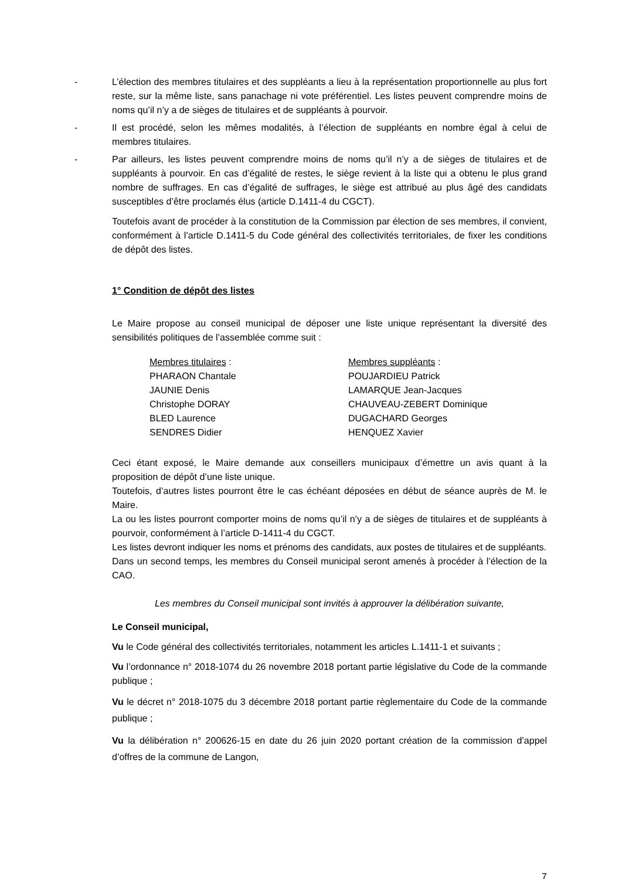- L’élection des membres titulaires et des suppléants a lieu à la représentation proportionnelle au plus fort reste, sur la même liste, sans panachage ni vote préférentiel. Les listes peuvent comprendre moins de noms qu’il n’y a de sièges de titulaires et de suppléants à pourvoir.
- Il est procédé, selon les mêmes modalités, à l’élection de suppléants en nombre égal à celui de membres titulaires.
- Par ailleurs, les listes peuvent comprendre moins de noms qu’il n’y a de sièges de titulaires et de suppléants à pourvoir. En cas d’égalité de restes, le siège revient à la liste qui a obtenu le plus grand nombre de suffrages. En cas d’égalité de suffrages, le siège est attribué au plus âgé des candidats susceptibles d’être proclamés élus (article D.1411-4 du CGCT).
Toutefois avant de procéder à la constitution de la Commission par élection de ses membres, il convient, conformément à l’article D.1411-5 du Code général des collectivités territoriales, de fixer les conditions de dépôt des listes.
1° Condition de dépôt des listes
Le Maire propose au conseil municipal de déposer une liste unique représentant la diversité des sensibilités politiques de l’assemblée comme suit :
Membres titulaires :
PHARAON Chantale
JAUNIE Denis
Christophe DORAY
BLED Laurence
SENDRES Didier
Membres suppléants :
POUJARDIEU Patrick
LAMARQUE Jean-Jacques
CHAUVEAU-ZEBERT Dominique
DUGACHARD Georges
HENQUEZ Xavier
Ceci étant exposé, le Maire demande aux conseillers municipaux d’émettre un avis quant à la proposition de dépôt d’une liste unique.
Toutefois, d’autres listes pourront être le cas échéant déposées en début de séance auprès de M. le Maire.
La ou les listes pourront comporter moins de noms qu’il n’y a de sièges de titulaires et de suppléants à pourvoir, conformément à l’article D-1411-4 du CGCT.
Les listes devront indiquer les noms et prénoms des candidats, aux postes de titulaires et de suppléants.
Dans un second temps, les membres du Conseil municipal seront amenés à procéder à l’élection de la CAO.
Les membres du Conseil municipal sont invités à approuver la délibération suivante,
Le Conseil municipal,
Vu le Code général des collectivités territoriales, notamment les articles L.1411-1 et suivants ;
Vu l’ordonnance n° 2018-1074 du 26 novembre 2018 portant partie législative du Code de la commande publique ;
Vu le décret n° 2018-1075 du 3 décembre 2018 portant partie règlementaire du Code de la commande publique ;
Vu la délibération n° 200626-15 en date du 26 juin 2020 portant création de la commission d’appel d’offres de la commune de Langon,
7